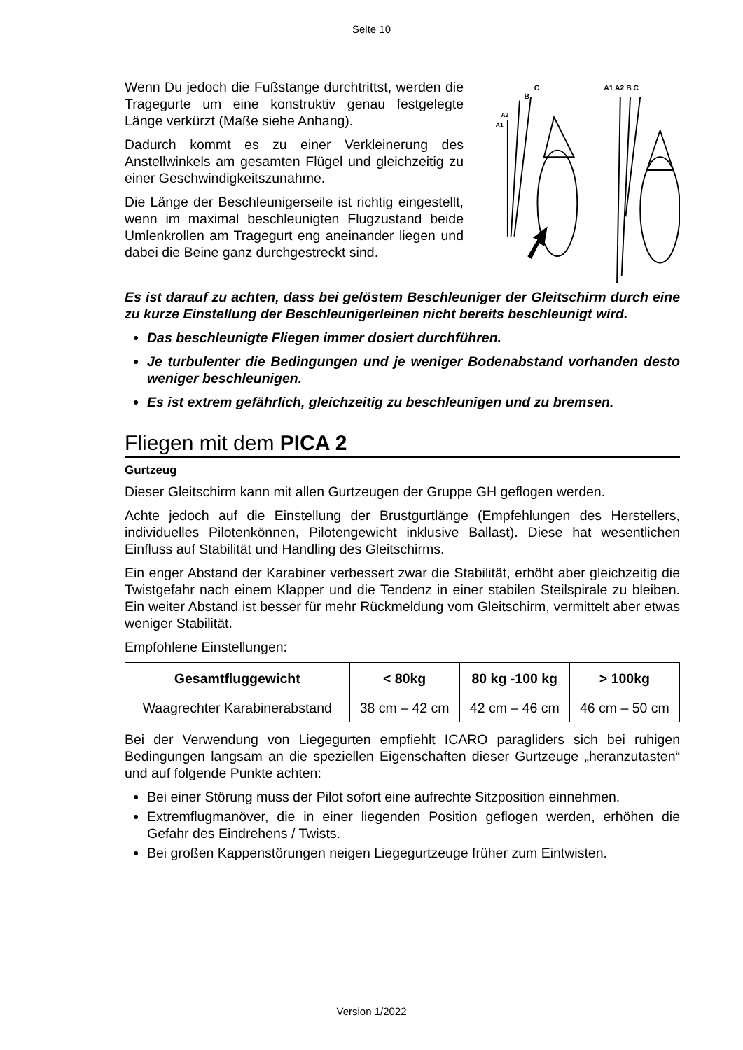Seite 10
Wenn Du jedoch die Fußstange durchtrittst, werden die Tragegurte um eine konstruktiv genau festgelegte Länge verkürzt (Maße siehe Anhang).
Dadurch kommt es zu einer Verkleinerung des Anstellwinkels am gesamten Flügel und gleichzeitig zu einer Geschwindigkeitszunahme.
Die Länge der Beschleunigerseile ist richtig eingestellt, wenn im maximal beschleunigten Flugzustand beide Umlenkrollen am Tragegurt eng aneinander liegen und dabei die Beine ganz durchgestreckt sind.
C
B
A2
A1
A1 A2 B C
Es ist darauf zu achten, dass bei gelöstem Beschleuniger der Gleitschirm durch eine zu kurze Einstellung der Beschleunigerleinen nicht bereits beschleunigt wird.
Das beschleunigte Fliegen immer dosiert durchführen.
Je turbulenter die Bedingungen und je weniger Bodenabstand vorhanden desto weniger beschleunigen.
Es ist extrem gefährlich, gleichzeitig zu beschleunigen und zu bremsen.
Fliegen mit dem PICA 2
Gurtzeug
Dieser Gleitschirm kann mit allen Gurtzeugen der Gruppe GH geflogen werden.
Achte jedoch auf die Einstellung der Brustgurtlänge (Empfehlungen des Herstellers, individuelles Pilotenkönnen, Pilotengewicht inklusive Ballast). Diese hat wesentlichen Einfluss auf Stabilität und Handling des Gleitschirms.
Ein enger Abstand der Karabiner verbessert zwar die Stabilität, erhöht aber gleichzeitig die Twistgefahr nach einem Klapper und die Tendenz in einer stabilen Steilspirale zu bleiben. Ein weiter Abstand ist besser für mehr Rückmeldung vom Gleitschirm, vermittelt aber etwas weniger Stabilität.
Empfohlene Einstellungen:
| Gesamtfluggewicht | < 80kg | 80 kg -100 kg | > 100kg |
| --- | --- | --- | --- |
| Waagrechter Karabinerabstand | 38 cm – 42 cm | 42 cm – 46 cm | 46 cm – 50 cm |
Bei der Verwendung von Liegegurten empfiehlt ICARO paragliders sich bei ruhigen Bedingungen langsam an die speziellen Eigenschaften dieser Gurtzeuge „heranzutasten“ und auf folgende Punkte achten:
Bei einer Störung muss der Pilot sofort eine aufrechte Sitzposition einnehmen.
Extremflugmanöver, die in einer liegenden Position geflogen werden, erhöhen die Gefahr des Eindrehens / Twists.
Bei großen Kappenstörungen neigen Liegegurtzeuge früher zum Eintwisten.
Version 1/2022